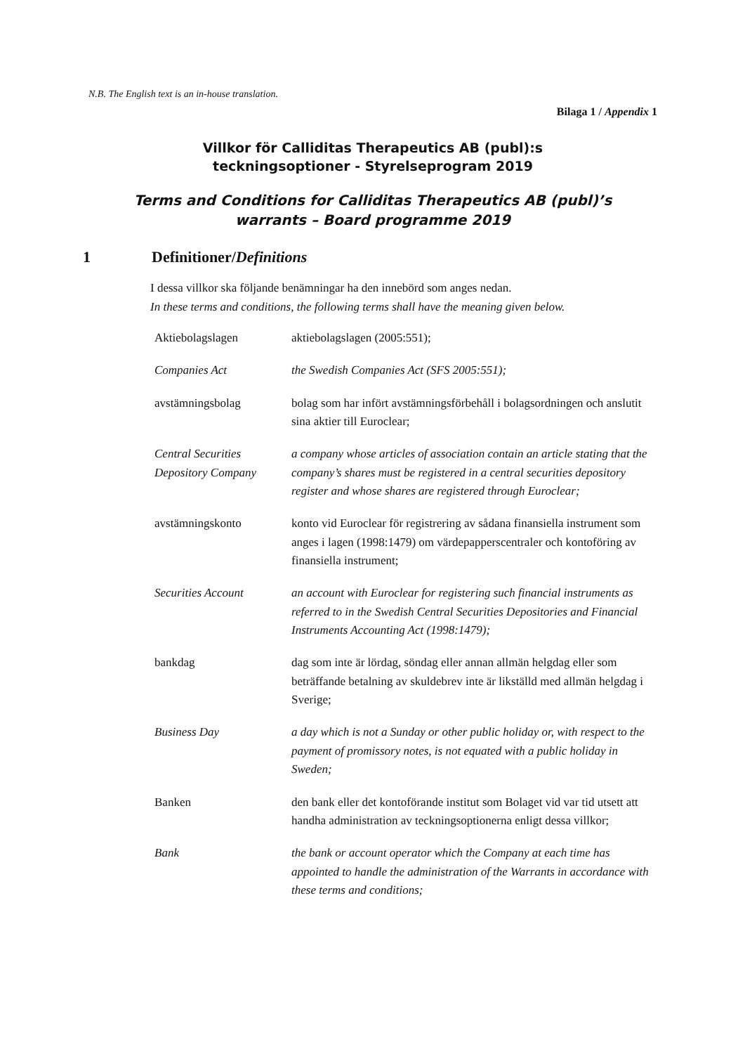N.B. The English text is an in-house translation.
Bilaga 1 / Appendix 1
Villkor för Calliditas Therapeutics AB (publ):s
teckningsoptioner - Styrelseprogram 2019
Terms and Conditions for Calliditas Therapeutics AB (publ)’s
warrants – Board programme 2019
1 Definitioner/ Definitions
I dessa villkor ska följande benämningar ha den innebörd som anges nedan.
In these terms and conditions, the following terms shall have the meaning given below.
| Aktiebolagslagen | aktiebolagslagen (2005:551); |
| Companies Act | the Swedish Companies Act (SFS 2005:551); |
| avstämningsbolag | bolag som har infört avstämningsförbehåll i bolagsordningen och anslutit sina aktier till Euroclear; |
| Central Securities Depository Company | a company whose articles of association contain an article stating that the company’s shares must be registered in a central securities depository register and whose shares are registered through Euroclear; |
| avstämningskonto | konto vid Euroclear för registrering av sådana finansiella instrument som anges i lagen (1998:1479) om värdepapperscentraler och kontoföring av finansiella instrument; |
| Securities Account | an account with Euroclear for registering such financial instruments as referred to in the Swedish Central Securities Depositories and Financial Instruments Accounting Act (1998:1479); |
| bankdag | dag som inte är lördag, söndag eller annan allmän helgdag eller som beträffande betalning av skuldebrev inte är likställd med allmän helgdag i Sverige; |
| Business Day | a day which is not a Sunday or other public holiday or, with respect to the payment of promissory notes, is not equated with a public holiday in Sweden; |
| Banken | den bank eller det kontoförande institut som Bolaget vid var tid utsett att handha administration av teckningsoptionerna enligt dessa villkor; |
| Bank | the bank or account operator which the Company at each time has appointed to handle the administration of the Warrants in accordance with these terms and conditions; |